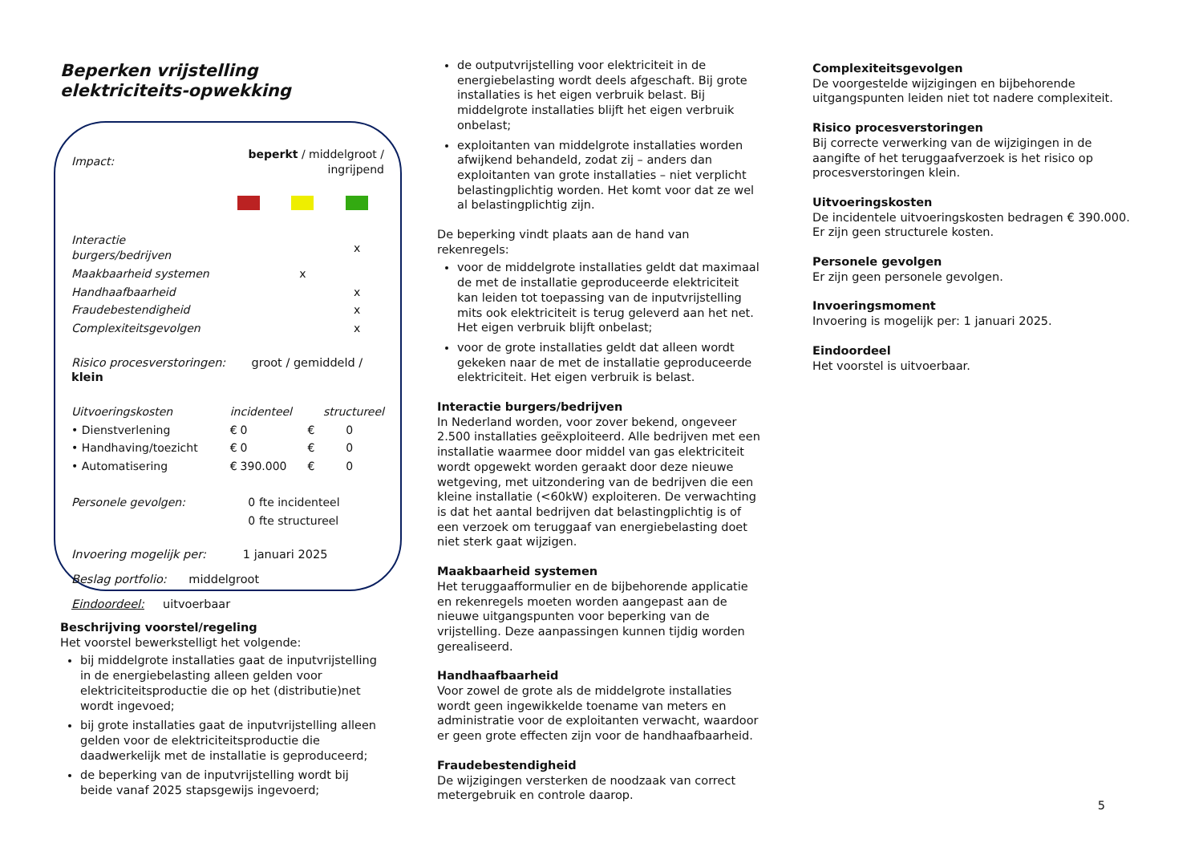Beperken vrijstelling elektriciteits-opwekking
| Impact: | beperkt / middelgroot / ingrijpend | | |
| Interactie burgers/bedrijven | | | x |
| Maakbaarheid systemen | | x | |
| Handhaafbaarheid | | | x |
| Fraudebestendigheid | | | x |
| Complexiteitsgevolgen | | | x |
Risico procesverstoringen: groot / gemiddeld / klein
| Uitvoeringskosten | incidenteel | | structureel | |
| • Dienstverlening | € | 0 | € | 0 |
| • Handhaving/toezicht | € | 0 | € | 0 |
| • Automatisering | € | 390.000 | € | 0 |
| Personele gevolgen: | 0 | fte incidenteel |
| | 0 | fte structureel |
Invoering mogelijk per: 1 januari 2025
Beslag portfolio: middelgroot
Eindoordeel: uitvoerbaar
Beschrijving voorstel/regeling
Het voorstel bewerkstelligt het volgende:
bij middelgrote installaties gaat de inputvrijstelling in de energiebelasting alleen gelden voor elektriciteitsproductie die op het (distributie)net wordt ingevoed;
bij grote installaties gaat de inputvrijstelling alleen gelden voor de elektriciteitsproductie die daadwerkelijk met de installatie is geproduceerd;
de beperking van de inputvrijstelling wordt bij beide vanaf 2025 stapsgewijs ingevoerd;
de outputvrijstelling voor elektriciteit in de energiebelasting wordt deels afgeschaft. Bij grote installaties is het eigen verbruik belast. Bij middelgrote installaties blijft het eigen verbruik onbelast;
exploitanten van middelgrote installaties worden afwijkend behandeld, zodat zij – anders dan exploitanten van grote installaties – niet verplicht belastingplichtig worden. Het komt voor dat ze wel al belastingplichtig zijn.
De beperking vindt plaats aan de hand van rekenregels:
voor de middelgrote installaties geldt dat maximaal de met de installatie geproduceerde elektriciteit kan leiden tot toepassing van de inputvrijstelling mits ook elektriciteit is terug geleverd aan het net. Het eigen verbruik blijft onbelast;
voor de grote installaties geldt dat alleen wordt gekeken naar de met de installatie geproduceerde elektriciteit. Het eigen verbruik is belast.
Interactie burgers/bedrijven
In Nederland worden, voor zover bekend, ongeveer 2.500 installaties geëxploiteerd. Alle bedrijven met een installatie waarmee door middel van gas elektriciteit wordt opgewekt worden geraakt door deze nieuwe wetgeving, met uitzondering van de bedrijven die een kleine installatie (<60kW) exploiteren. De verwachting is dat het aantal bedrijven dat belastingplichtig is of een verzoek om teruggaaf van energiebelasting doet niet sterk gaat wijzigen.
Maakbaarheid systemen
Het teruggaafformulier en de bijbehorende applicatie en rekenregels moeten worden aangepast aan de nieuwe uitgangspunten voor beperking van de vrijstelling. Deze aanpassingen kunnen tijdig worden gerealiseerd.
Handhaafbaarheid
Voor zowel de grote als de middelgrote installaties wordt geen ingewikkelde toename van meters en administratie voor de exploitanten verwacht, waardoor er geen grote effecten zijn voor de handhaafbaarheid.
Fraudebestendigheid
De wijzigingen versterken de noodzaak van correct metergebruik en controle daarop.
Complexiteitsgevolgen
De voorgestelde wijzigingen en bijbehorende uitgangspunten leiden niet tot nadere complexiteit.
Risico procesverstoringen
Bij correcte verwerking van de wijzigingen in de aangifte of het teruggaafverzoek is het risico op procesverstoringen klein.
Uitvoeringskosten
De incidentele uitvoeringskosten bedragen € 390.000. Er zijn geen structurele kosten.
Personele gevolgen
Er zijn geen personele gevolgen.
Invoeringsmoment
Invoering is mogelijk per: 1 januari 2025.
Eindoordeel
Het voorstel is uitvoerbaar.
5